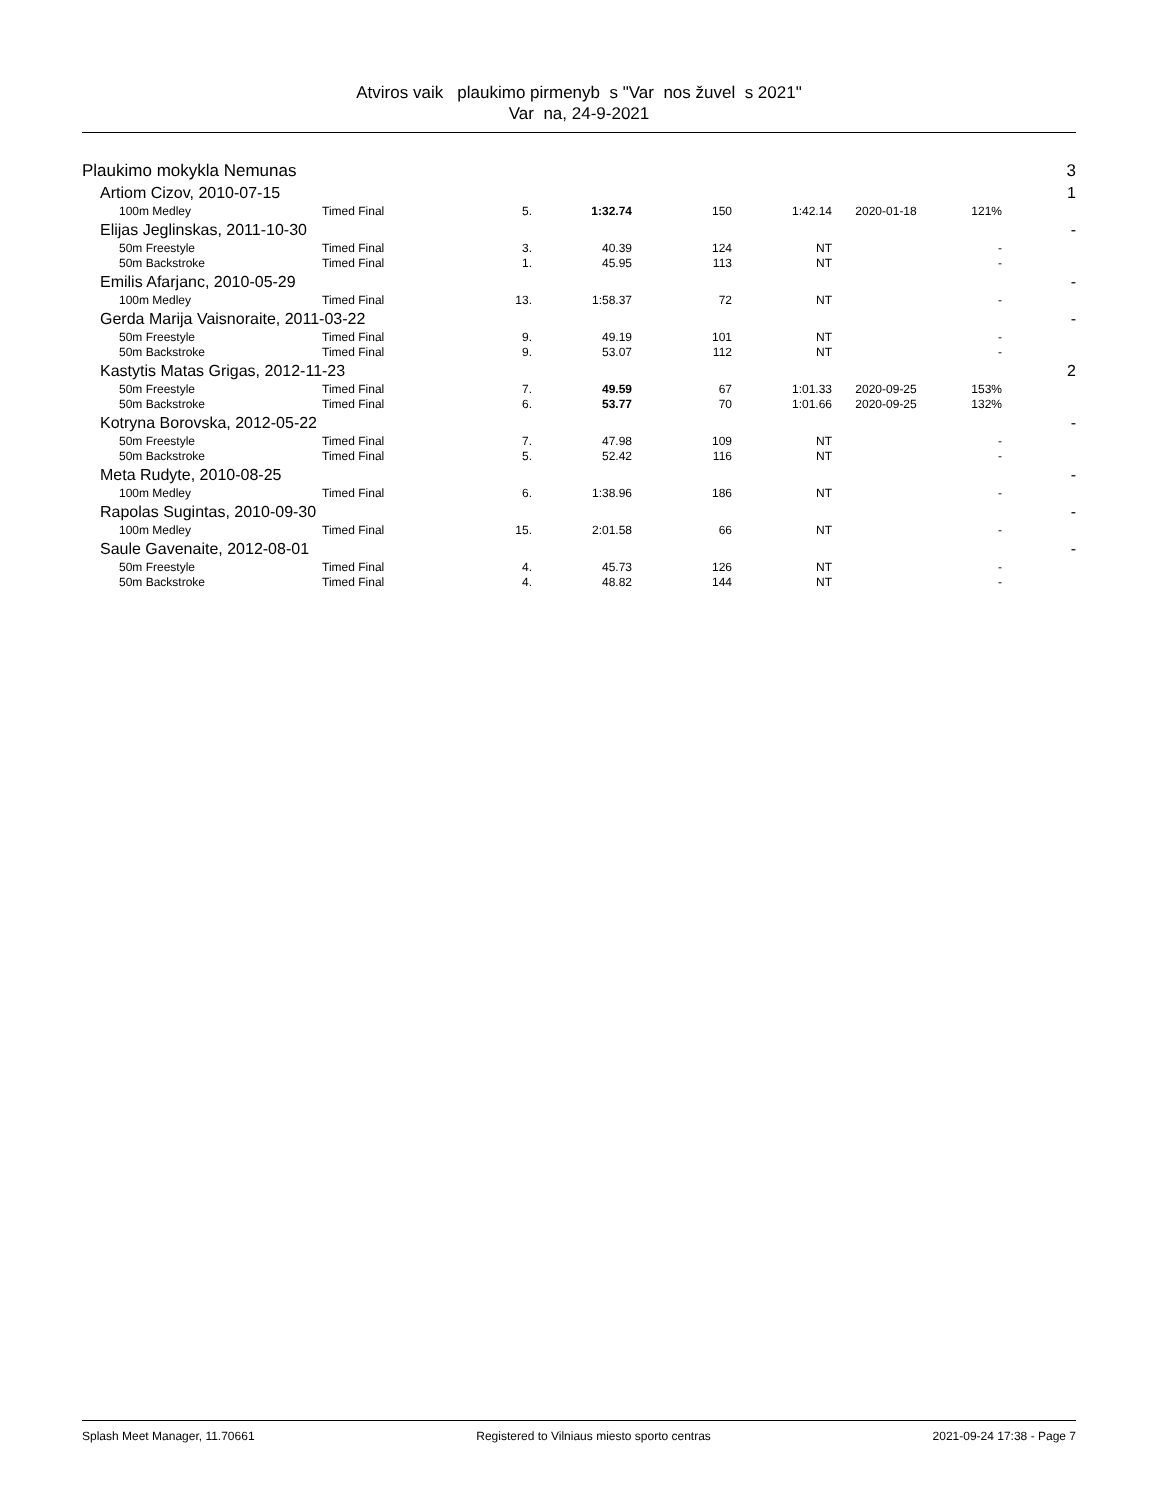Atviros vaik plaukimo pirmenyb s "Var nos žuvel s 2021"
Var na, 24-9-2021
| Plaukimo mokykla Nemunas | | | | | | | | 3 |
| Artiom Cizov, 2010-07-15 | | | | | | | | 1 |
| 100m Medley | Timed Final | 5. | 1:32.74 | 150 | 1:42.14 | 2020-01-18 | 121% | |
| Elijas Jeglinskas, 2011-10-30 | | | | | | | | - |
| 50m Freestyle | Timed Final | 3. | 40.39 | 124 | NT | | - | |
| 50m Backstroke | Timed Final | 1. | 45.95 | 113 | NT | | - | |
| Emilis Afarjanc, 2010-05-29 | | | | | | | | - |
| 100m Medley | Timed Final | 13. | 1:58.37 | 72 | NT | | - | |
| Gerda Marija Vaisnoraite, 2011-03-22 | | | | | | | | - |
| 50m Freestyle | Timed Final | 9. | 49.19 | 101 | NT | | - | |
| 50m Backstroke | Timed Final | 9. | 53.07 | 112 | NT | | - | |
| Kastytis Matas Grigas, 2012-11-23 | | | | | | | | 2 |
| 50m Freestyle | Timed Final | 7. | 49.59 | 67 | 1:01.33 | 2020-09-25 | 153% | |
| 50m Backstroke | Timed Final | 6. | 53.77 | 70 | 1:01.66 | 2020-09-25 | 132% | |
| Kotryna Borovska, 2012-05-22 | | | | | | | | - |
| 50m Freestyle | Timed Final | 7. | 47.98 | 109 | NT | | - | |
| 50m Backstroke | Timed Final | 5. | 52.42 | 116 | NT | | - | |
| Meta Rudyte, 2010-08-25 | | | | | | | | - |
| 100m Medley | Timed Final | 6. | 1:38.96 | 186 | NT | | - | |
| Rapolas Sugintas, 2010-09-30 | | | | | | | | - |
| 100m Medley | Timed Final | 15. | 2:01.58 | 66 | NT | | - | |
| Saule Gavenaite, 2012-08-01 | | | | | | | | - |
| 50m Freestyle | Timed Final | 4. | 45.73 | 126 | NT | | - | |
| 50m Backstroke | Timed Final | 4. | 48.82 | 144 | NT | | - | |
Splash Meet Manager, 11.70661 Registered to Vilniaus miesto sporto centras 2021-09-24 17:38 - Page 7